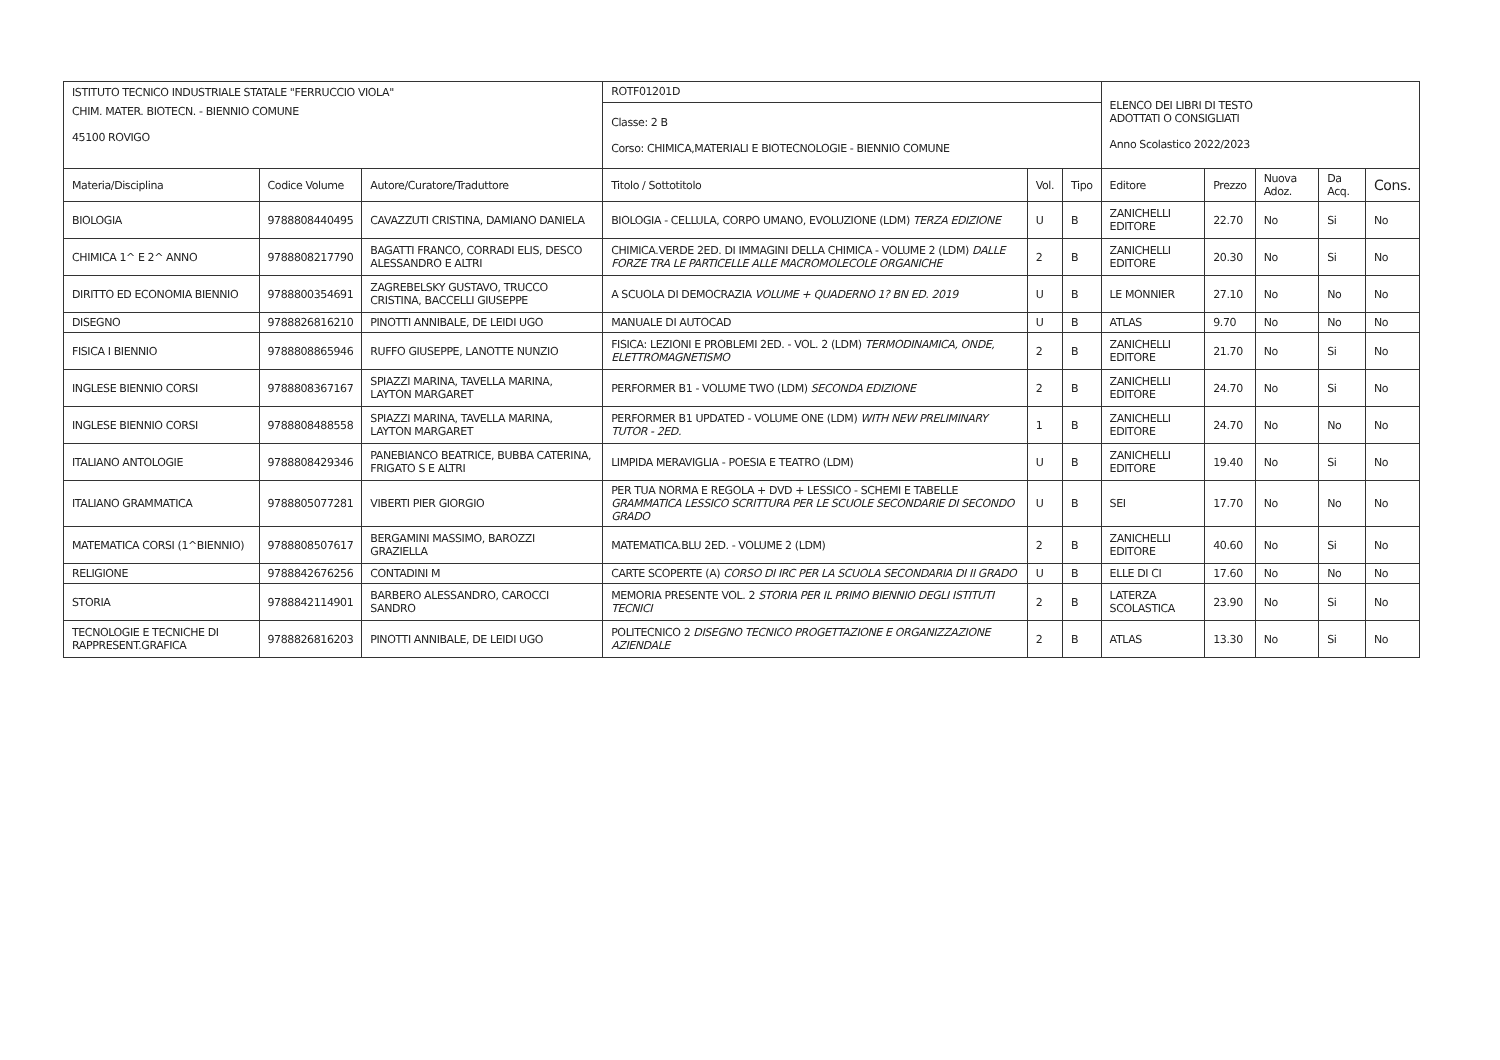| ISTITUTO TECNICO INDUSTRIALE STATALE "FERRUCCIO VIOLA" | | | ROTF01201D | | | ELENCO DEI LIBRI DI TESTO ADOTTATI O CONSIGLIATI Anno Scolastico 2022/2023 | | | | |
| CHIM. MATER. BIOTECN. - BIENNIO COMUNE 45100 ROVIGO | | | Classe: 2 B Corso: CHIMICA,MATERIALI E BIOTECNOLOGIE - BIENNIO COMUNE | | | | | | | |
| Materia/Disciplina | Codice Volume | Autore/Curatore/Traduttore | Titolo / Sottotitolo | Vol. | Tipo | Editore | Prezzo | Nuova Adoz. | Da Acq. | Cons. |
| BIOLOGIA | 9788808440495 | CAVAZZUTI CRISTINA, DAMIANO DANIELA | BIOLOGIA - CELLULA, CORPO UMANO, EVOLUZIONE (LDM) TERZA EDIZIONE | U | B | ZANICHELLI EDITORE | 22.70 | No | Si | No |
| CHIMICA 1^ E 2^ ANNO | 9788808217790 | BAGATTI FRANCO, CORRADI ELIS, DESCO ALESSANDRO E ALTRI | CHIMICA.VERDE 2ED. DI IMMAGINI DELLA CHIMICA - VOLUME 2 (LDM) DALLE FORZE TRA LE PARTICELLE ALLE MACROMOLECOLE ORGANICHE | 2 | B | ZANICHELLI EDITORE | 20.30 | No | Si | No |
| DIRITTO ED ECONOMIA BIENNIO | 9788800354691 | ZAGREBELSKY GUSTAVO, TRUCCO CRISTINA, BACCELLI GIUSEPPE | A SCUOLA DI DEMOCRAZIA VOLUME + QUADERNO 1? BN ED. 2019 | U | B | LE MONNIER | 27.10 | No | No | No |
| DISEGNO | 9788826816210 | PINOTTI ANNIBALE, DE LEIDI UGO | MANUALE DI AUTOCAD | U | B | ATLAS | 9.70 | No | No | No |
| FISICA I BIENNIO | 9788808865946 | RUFFO GIUSEPPE, LANOTTE NUNZIO | FISICA: LEZIONI E PROBLEMI 2ED. - VOL. 2 (LDM) TERMODINAMICA, ONDE, ELETTROMAGNETISMO | 2 | B | ZANICHELLI EDITORE | 21.70 | No | Si | No |
| INGLESE BIENNIO CORSI | 9788808367167 | SPIAZZI MARINA, TAVELLA MARINA, LAYTON MARGARET | PERFORMER B1 - VOLUME TWO (LDM) SECONDA EDIZIONE | 2 | B | ZANICHELLI EDITORE | 24.70 | No | Si | No |
| INGLESE BIENNIO CORSI | 9788808488558 | SPIAZZI MARINA, TAVELLA MARINA, LAYTON MARGARET | PERFORMER B1 UPDATED - VOLUME ONE (LDM) WITH NEW PRELIMINARY TUTOR - 2ED. | 1 | B | ZANICHELLI EDITORE | 24.70 | No | No | No |
| ITALIANO ANTOLOGIE | 9788808429346 | PANEBIANCO BEATRICE, BUBBA CATERINA, FRIGATO S E ALTRI | LIMPIDA MERAVIGLIA - POESIA E TEATRO (LDM) | U | B | ZANICHELLI EDITORE | 19.40 | No | Si | No |
| ITALIANO GRAMMATICA | 9788805077281 | VIBERTI PIER GIORGIO | PER TUA NORMA E REGOLA + DVD + LESSICO - SCHEMI E TABELLE GRAMMATICA LESSICO SCRITTURA PER LE SCUOLE SECONDARIE DI SECONDO GRADO | U | B | SEI | 17.70 | No | No | No |
| MATEMATICA CORSI (1^BIENNIO) | 9788808507617 | BERGAMINI MASSIMO, BAROZZI GRAZIELLA | MATEMATICA.BLU 2ED. - VOLUME 2 (LDM) | 2 | B | ZANICHELLI EDITORE | 40.60 | No | Si | No |
| RELIGIONE | 9788842676256 | CONTADINI M | CARTE SCOPERTE (A) CORSO DI IRC PER LA SCUOLA SECONDARIA DI II GRADO | U | B | ELLE DI CI | 17.60 | No | No | No |
| STORIA | 9788842114901 | BARBERO ALESSANDRO, CAROCCI SANDRO | MEMORIA PRESENTE VOL. 2 STORIA PER IL PRIMO BIENNIO DEGLI ISTITUTI TECNICI | 2 | B | LATERZA SCOLASTICA | 23.90 | No | Si | No |
| TECNOLOGIE E TECNICHE DI RAPPRESENT.GRAFICA | 9788826816203 | PINOTTI ANNIBALE, DE LEIDI UGO | POLITECNICO 2 DISEGNO TECNICO PROGETTAZIONE E ORGANIZZAZIONE AZIENDALE | 2 | B | ATLAS | 13.30 | No | Si | No |